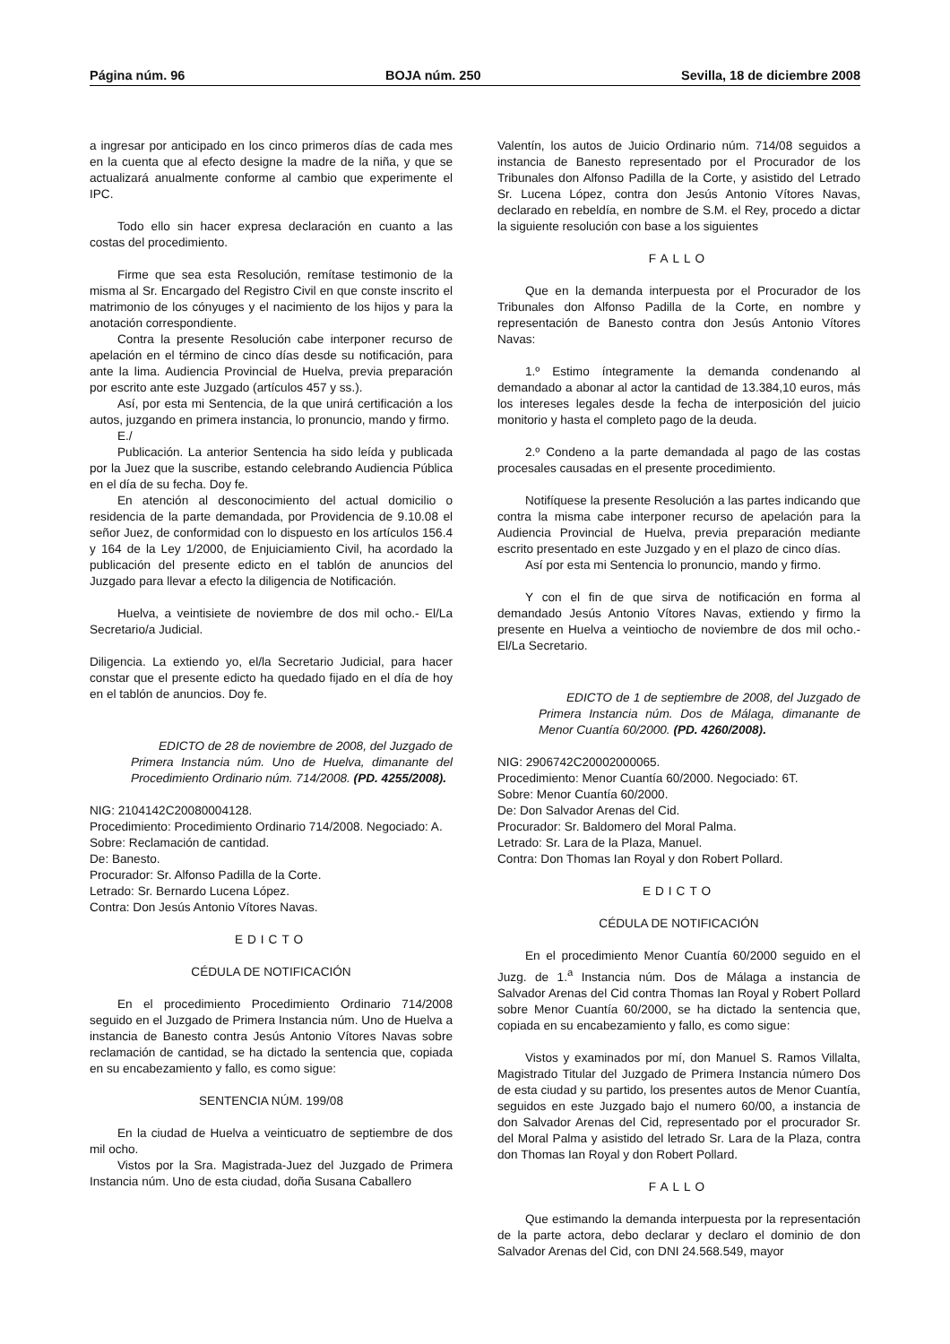Página núm. 96 BOJA núm. 250 Sevilla, 18 de diciembre 2008
a ingresar por anticipado en los cinco primeros días de cada mes en la cuenta que al efecto designe la madre de la niña, y que se actualizará anualmente conforme al cambio que experimente el IPC.
Todo ello sin hacer expresa declaración en cuanto a las costas del procedimiento.
Firme que sea esta Resolución, remítase testimonio de la misma al Sr. Encargado del Registro Civil en que conste inscrito el matrimonio de los cónyuges y el nacimiento de los hijos y para la anotación correspondiente.
Contra la presente Resolución cabe interponer recurso de apelación en el término de cinco días desde su notificación, para ante la lima. Audiencia Provincial de Huelva, previa preparación por escrito ante este Juzgado (artículos 457 y ss.).
Así, por esta mi Sentencia, de la que unirá certificación a los autos, juzgando en primera instancia, lo pronuncio, mando y firmo.
E./
Publicación. La anterior Sentencia ha sido leída y publicada por la Juez que la suscribe, estando celebrando Audiencia Pública en el día de su fecha. Doy fe.
En atención al desconocimiento del actual domicilio o residencia de la parte demandada, por Providencia de 9.10.08 el señor Juez, de conformidad con lo dispuesto en los artículos 156.4 y 164 de la Ley 1/2000, de Enjuiciamiento Civil, ha acordado la publicación del presente edicto en el tablón de anuncios del Juzgado para llevar a efecto la diligencia de Notificación.
Huelva, a veintisiete de noviembre de dos mil ocho.- El/La Secretario/a Judicial.
Diligencia. La extiendo yo, el/la Secretario Judicial, para hacer constar que el presente edicto ha quedado fijado en el día de hoy en el tablón de anuncios. Doy fe.
EDICTO de 28 de noviembre de 2008, del Juzgado de Primera Instancia núm. Uno de Huelva, dimanante del Procedimiento Ordinario núm. 714/2008. (PD. 4255/2008).
NIG: 2104142C20080004128.
Procedimiento: Procedimiento Ordinario 714/2008. Negociado: A.
Sobre: Reclamación de cantidad.
De: Banesto.
Procurador: Sr. Alfonso Padilla de la Corte.
Letrado: Sr. Bernardo Lucena López.
Contra: Don Jesús Antonio Vítores Navas.
EDICTO
CÉDULA DE NOTIFICACIÓN
En el procedimiento Procedimiento Ordinario 714/2008 seguido en el Juzgado de Primera Instancia núm. Uno de Huelva a instancia de Banesto contra Jesús Antonio Vítores Navas sobre reclamación de cantidad, se ha dictado la sentencia que, copiada en su encabezamiento y fallo, es como sigue:
SENTENCIA NÚM. 199/08
En la ciudad de Huelva a veinticuatro de septiembre de dos mil ocho.
Vistos por la Sra. Magistrada-Juez del Juzgado de Primera Instancia núm. Uno de esta ciudad, doña Susana Caballero
Valentín, los autos de Juicio Ordinario núm. 714/08 seguidos a instancia de Banesto representado por el Procurador de los Tribunales don Alfonso Padilla de la Corte, y asistido del Letrado Sr. Lucena López, contra don Jesús Antonio Vítores Navas, declarado en rebeldía, en nombre de S.M. el Rey, procedo a dictar la siguiente resolución con base a los siguientes
FALLO
Que en la demanda interpuesta por el Procurador de los Tribunales don Alfonso Padilla de la Corte, en nombre y representación de Banesto contra don Jesús Antonio Vítores Navas:
1.º Estimo íntegramente la demanda condenando al demandado a abonar al actor la cantidad de 13.384,10 euros, más los intereses legales desde la fecha de interposición del juicio monitorio y hasta el completo pago de la deuda.
2.º Condeno a la parte demandada al pago de las costas procesales causadas en el presente procedimiento.
Notifíquese la presente Resolución a las partes indicando que contra la misma cabe interponer recurso de apelación para la Audiencia Provincial de Huelva, previa preparación mediante escrito presentado en este Juzgado y en el plazo de cinco días.
Así por esta mi Sentencia lo pronuncio, mando y firmo.
Y con el fin de que sirva de notificación en forma al demandado Jesús Antonio Vítores Navas, extiendo y firmo la presente en Huelva a veintiocho de noviembre de dos mil ocho.- El/La Secretario.
EDICTO de 1 de septiembre de 2008, del Juzgado de Primera Instancia núm. Dos de Málaga, dimanante de Menor Cuantía 60/2000. (PD. 4260/2008).
NIG: 2906742C20002000065.
Procedimiento: Menor Cuantía 60/2000. Negociado: 6T.
Sobre: Menor Cuantía 60/2000.
De: Don Salvador Arenas del Cid.
Procurador: Sr. Baldomero del Moral Palma.
Letrado: Sr. Lara de la Plaza, Manuel.
Contra: Don Thomas Ian Royal y don Robert Pollard.
EDICTO
CÉDULA DE NOTIFICACIÓN
En el procedimiento Menor Cuantía 60/2000 seguido en el Juzg. de 1.<sup>a</sup> Instancia núm. Dos de Málaga a instancia de Salvador Arenas del Cid contra Thomas Ian Royal y Robert Pollard sobre Menor Cuantía 60/2000, se ha dictado la sentencia que, copiada en su encabezamiento y fallo, es como sigue:
Vistos y examinados por mí, don Manuel S. Ramos Villalta, Magistrado Titular del Juzgado de Primera Instancia número Dos de esta ciudad y su partido, los presentes autos de Menor Cuantía, seguidos en este Juzgado bajo el numero 60/00, a instancia de don Salvador Arenas del Cid, representado por el procurador Sr. del Moral Palma y asistido del letrado Sr. Lara de la Plaza, contra don Thomas Ian Royal y don Robert Pollard.
FALLO
Que estimando la demanda interpuesta por la representación de la parte actora, debo declarar y declaro el dominio de don Salvador Arenas del Cid, con DNI 24.568.549, mayor